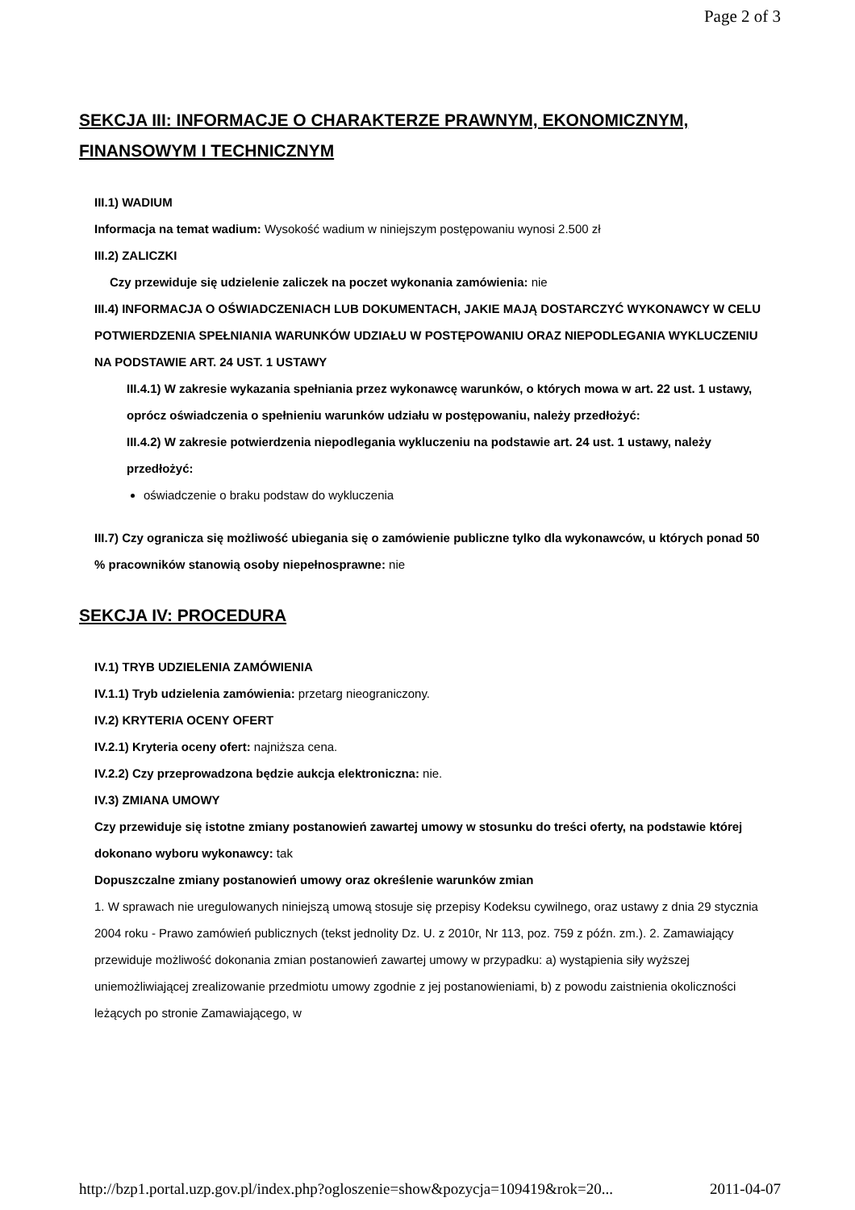Page 2 of 3
SEKCJA III: INFORMACJE O CHARAKTERZE PRAWNYM, EKONOMICZNYM, FINANSOWYM I TECHNICZNYM
III.1) WADIUM
Informacja na temat wadium: Wysokość wadium w niniejszym postępowaniu wynosi 2.500 zł
III.2) ZALICZKI
Czy przewiduje się udzielenie zaliczek na poczet wykonania zamówienia: nie
III.4) INFORMACJA O OŚWIADCZENIACH LUB DOKUMENTACH, JAKIE MAJĄ DOSTARCZYĆ WYKONAWCY W CELU POTWIERDZENIA SPEŁNIANIA WARUNKÓW UDZIAŁU W POSTĘPOWANIU ORAZ NIEPODLEGANIA WYKLUCZENIU NA PODSTAWIE ART. 24 UST. 1 USTAWY
III.4.1) W zakresie wykazania spełniania przez wykonawcę warunków, o których mowa w art. 22 ust. 1 ustawy, oprócz oświadczenia o spełnieniu warunków udziału w postępowaniu, należy przedłożyć:
III.4.2) W zakresie potwierdzenia niepodlegania wykluczeniu na podstawie art. 24 ust. 1 ustawy, należy przedłożyć:
oświadczenie o braku podstaw do wykluczenia
III.7) Czy ogranicza się możliwość ubiegania się o zamówienie publiczne tylko dla wykonawców, u których ponad 50 % pracowników stanowią osoby niepełnosprawne: nie
SEKCJA IV: PROCEDURA
IV.1) TRYB UDZIELENIA ZAMÓWIENIA
IV.1.1) Tryb udzielenia zamówienia: przetarg nieograniczony.
IV.2) KRYTERIA OCENY OFERT
IV.2.1) Kryteria oceny ofert: najniższa cena.
IV.2.2) Czy przeprowadzona będzie aukcja elektroniczna: nie.
IV.3) ZMIANA UMOWY
Czy przewiduje się istotne zmiany postanowień zawartej umowy w stosunku do treści oferty, na podstawie której dokonano wyboru wykonawcy: tak
Dopuszczalne zmiany postanowień umowy oraz określenie warunków zmian
1. W sprawach nie uregulowanych niniejszą umową stosuje się przepisy Kodeksu cywilnego, oraz ustawy z dnia 29 stycznia 2004 roku - Prawo zamówień publicznych (tekst jednolity Dz. U. z 2010r, Nr 113, poz. 759 z późn. zm.). 2. Zamawiający przewiduje możliwość dokonania zmian postanowień zawartej umowy w przypadku: a) wystąpienia siły wyższej uniemożliwiającej zrealizowanie przedmiotu umowy zgodnie z jej postanowieniami, b) z powodu zaistnienia okoliczności leżących po stronie Zamawiającego, w
http://bzp1.portal.uzp.gov.pl/index.php?ogloszenie=show&pozycja=109419&rok=20... 2011-04-07